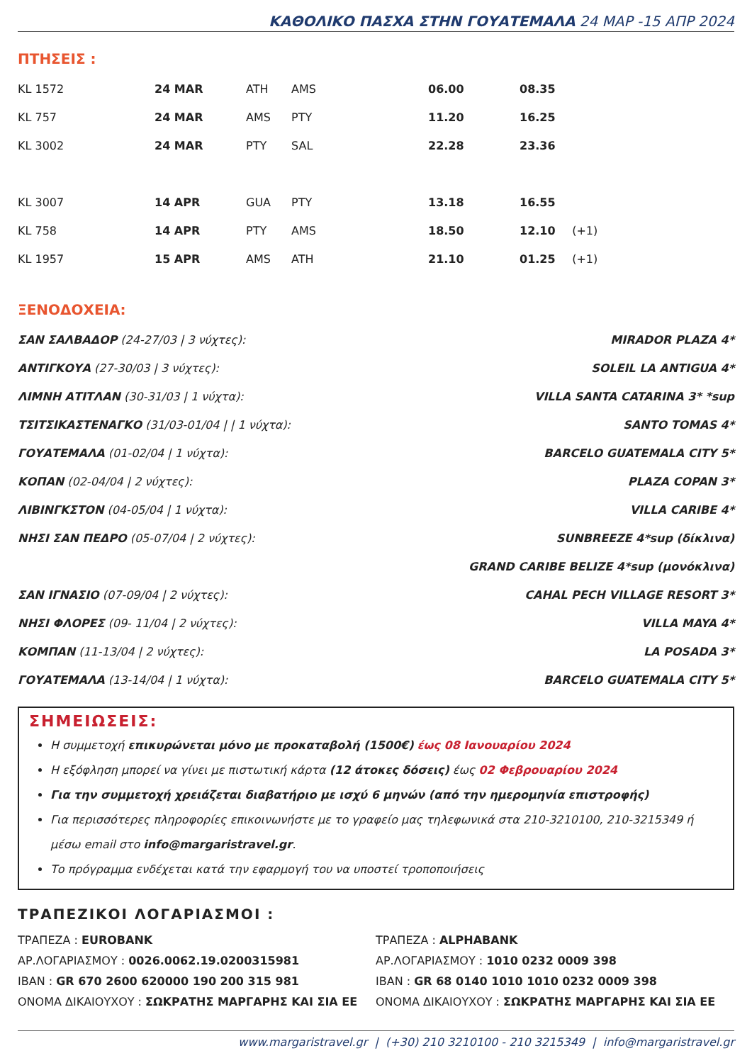ΚΑΘΟΛΙΚΟ ΠΑΣΧΑ ΣΤΗΝ ΓΟΥΑΤΕΜΑΛΑ 24 ΜΑΡ -15 ΑΠΡ 2024
ΠΤΗΣΕΙΣ :
| KL 1572 | 24 MAR | ATH | AMS | 06.00 | 08.35 | |
| KL 757 | 24 MAR | AMS | PTY | 11.20 | 16.25 | |
| KL 3002 | 24 MAR | PTY | SAL | 22.28 | 23.36 | |
| KL 3007 | 14 APR | GUA | PTY | 13.18 | 16.55 | |
| KL 758 | 14 APR | PTY | AMS | 18.50 | 12.10 | (+1) |
| KL 1957 | 15 APR | AMS | ATH | 21.10 | 01.25 | (+1) |
ΞΕΝΟΔΟΧΕΙΑ:
ΣΑΝ ΣΑΛΒΑΔΟΡ (24-27/03 | 3 νύχτες): MIRADOR PLAZA 4*
ΑΝΤΙΓΚΟΥΑ (27-30/03 | 3 νύχτες): SOLEIL LA ANTIGUA 4*
ΛΙΜΝΗ ΑΤΙΤΛΑΝ (30-31/03 | 1 νύχτα): VILLA SANTA CATARINA 3* *sup
ΤΣΙΤΣΙΚΑΣΤΕΝΑΓΚΟ (31/03-01/04 | | 1 νύχτα): SANTO TOMAS 4*
ΓΟΥΑΤΕΜΑΛΑ (01-02/04 | 1 νύχτα): BARCELO GUATEMALA CITY 5*
ΚΟΠΑΝ (02-04/04 | 2 νύχτες): PLAZA COPAN 3*
ΛΙΒΙΝΓΚΣΤΟΝ (04-05/04 | 1 νύχτα): VILLA CARIBE 4*
ΝΗΣΙ ΣΑΝ ΠΕΔΡΟ (05-07/04 | 2 νύχτες): SUNBREEZE 4*sup (δίκλινα)
GRAND CARIBE BELIZE 4*sup (μονόκλινα)
ΣΑΝ ΙΓΝΑΣΙΟ (07-09/04 | 2 νύχτες): CAHAL PECH VILLAGE RESORT 3*
ΝΗΣΙ ΦΛΟΡΕΣ (09- 11/04 | 2 νύχτες): VILLA MAYA 4*
ΚΟΜΠΑΝ (11-13/04 | 2 νύχτες): LA POSADA 3*
ΓΟΥΑΤΕΜΑΛΑ (13-14/04 | 1 νύχτα): BARCELO GUATEMALA CITY 5*
ΣΗΜΕΙΩΣΕΙΣ:
Η συμμετοχή επικυρώνεται μόνο με προκαταβολή (1500€) έως 08 Ιανουαρίου 2024
Η εξόφληση μπορεί να γίνει με πιστωτική κάρτα (12 άτοκες δόσεις) έως 02 Φεβρουαρίου 2024
Για την συμμετοχή χρειάζεται διαβατήριο με ισχύ 6 μηνών (από την ημερομηνία επιστροφής)
Για περισσότερες πληροφορίες επικοινωνήστε με το γραφείο μας τηλεφωνικά στα 210-3210100, 210-3215349 ή μέσω email στο info@margaristravel.gr.
Το πρόγραμμα ενδέχεται κατά την εφαρμογή του να υποστεί τροποποιήσεις
ΤΡΑΠΕΖΙΚΟΙ ΛΟΓΑΡΙΑΣΜΟΙ :
ΤΡΑΠΕΖΑ : EUROBANK
ΑΡ.ΛΟΓΑΡΙΑΣΜΟΥ : 0026.0062.19.0200315981
IBAN : GR 670 2600 620000 190 200 315 981
ΟΝΟΜΑ ΔΙΚΑΙΟΥΧΟΥ : ΣΩΚΡΑΤΗΣ ΜΑΡΓΑΡΗΣ ΚΑΙ ΣΙΑ ΕΕ
ΤΡΑΠΕΖΑ : ALPHABANK
ΑΡ.ΛΟΓΑΡΙΑΣΜΟΥ : 1010 0232 0009 398
IBAN : GR 68 0140 1010 1010 0232 0009 398
ΟΝΟΜΑ ΔΙΚΑΙΟΥΧΟΥ : ΣΩΚΡΑΤΗΣ ΜΑΡΓΑΡΗΣ ΚΑΙ ΣΙΑ ΕΕ
www.margaristravel.gr | (+30) 210 3210100 - 210 3215349 | info@margaristravel.gr